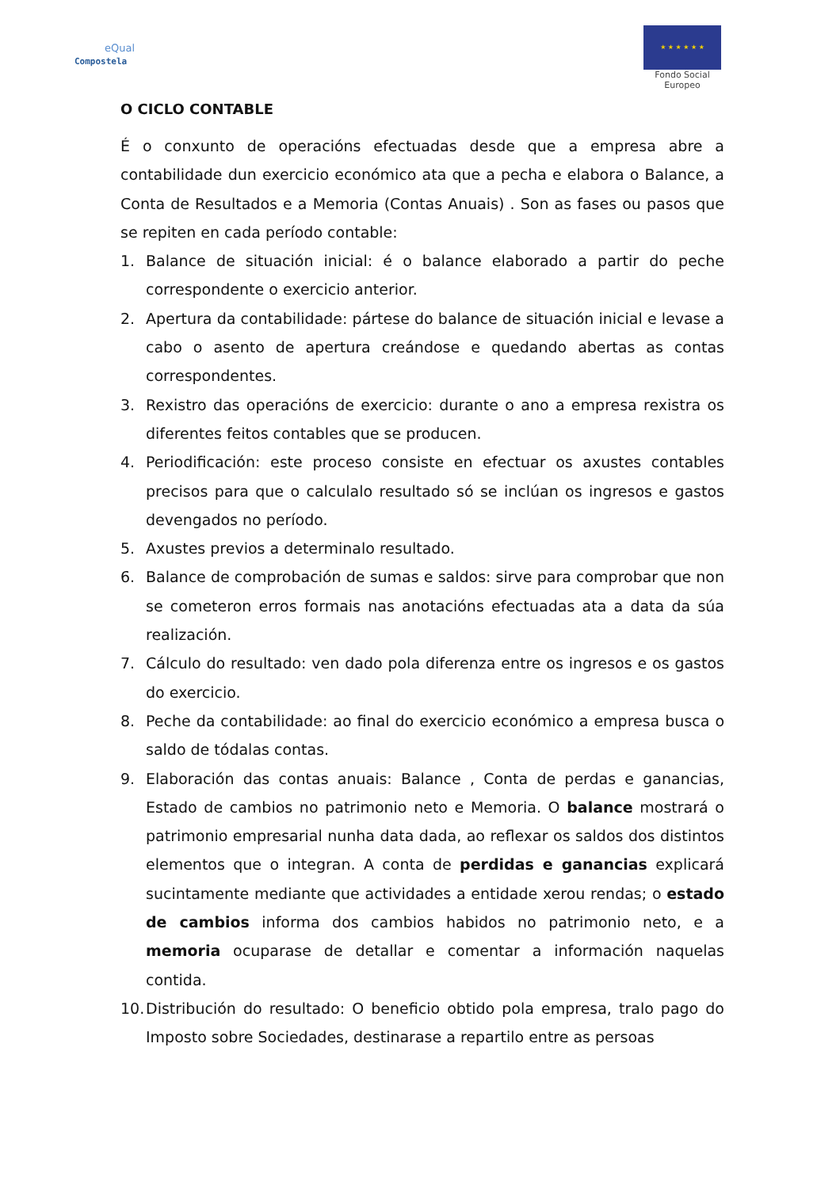eQual
Compostela
★ ★ ★ ★ ★ ★
Fondo Social Europeo
O CICLO CONTABLE
É o conxunto de operacións efectuadas desde que a empresa abre a contabilidade dun exercicio económico ata que a pecha e elabora o Balance, a Conta de Resultados e a Memoria (Contas Anuais) . Son as fases ou pasos que se repiten en cada período contable:
1. Balance de situación inicial: é o balance elaborado a partir do peche correspondente o exercicio anterior.
2. Apertura da contabilidade: pártese do balance de situación inicial e levase a cabo o asento de apertura creándose e quedando abertas as contas correspondentes.
3. Rexistro das operacións de exercicio: durante o ano a empresa rexistra os diferentes feitos contables que se producen.
4. Periodificación: este proceso consiste en efectuar os axustes contables precisos para que o calculalo resultado só se inclúan os ingresos e gastos devengados no período.
5. Axustes previos a determinalo resultado.
6. Balance de comprobación de sumas e saldos: sirve para comprobar que non se cometeron erros formais nas anotacións efectuadas ata a data da súa realización.
7. Cálculo do resultado: ven dado pola diferenza entre os ingresos e os gastos do exercicio.
8. Peche da contabilidade: ao final do exercicio económico a empresa busca o saldo de tódalas contas.
9. Elaboración das contas anuais: Balance , Conta de perdas e ganancias, Estado de cambios no patrimonio neto e Memoria. O balance mostrará o patrimonio empresarial nunha data dada, ao reflexar os saldos dos distintos elementos que o integran. A conta de perdidas e ganancias explicará sucintamente mediante que actividades a entidade xerou rendas; o estado de cambios informa dos cambios habidos no patrimonio neto, e a memoria ocuparase de detallar e comentar a información naquelas contida.
10. Distribución do resultado: O beneficio obtido pola empresa, tralo pago do Imposto sobre Sociedades, destinarase a repartilo entre as persoas